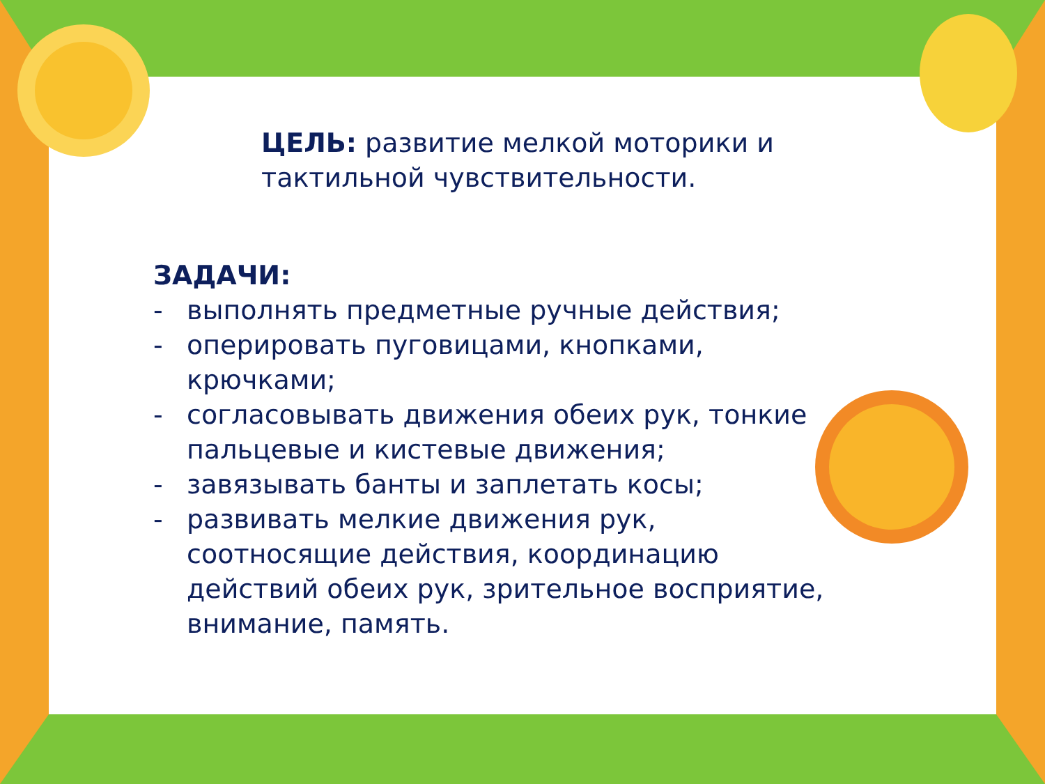ЦЕЛЬ: развитие мелкой моторики и тактильной чувствительности.
ЗАДАЧИ:
- выполнять предметные ручные действия;
- оперировать пуговицами, кнопками, крючками;
- согласовывать движения обеих рук, тонкие пальцевые и кистевые движения;
- завязывать банты и заплетать косы;
- развивать мелкие движения рук, соотносящие действия, координацию действий обеих рук, зрительное восприятие, внимание, память.